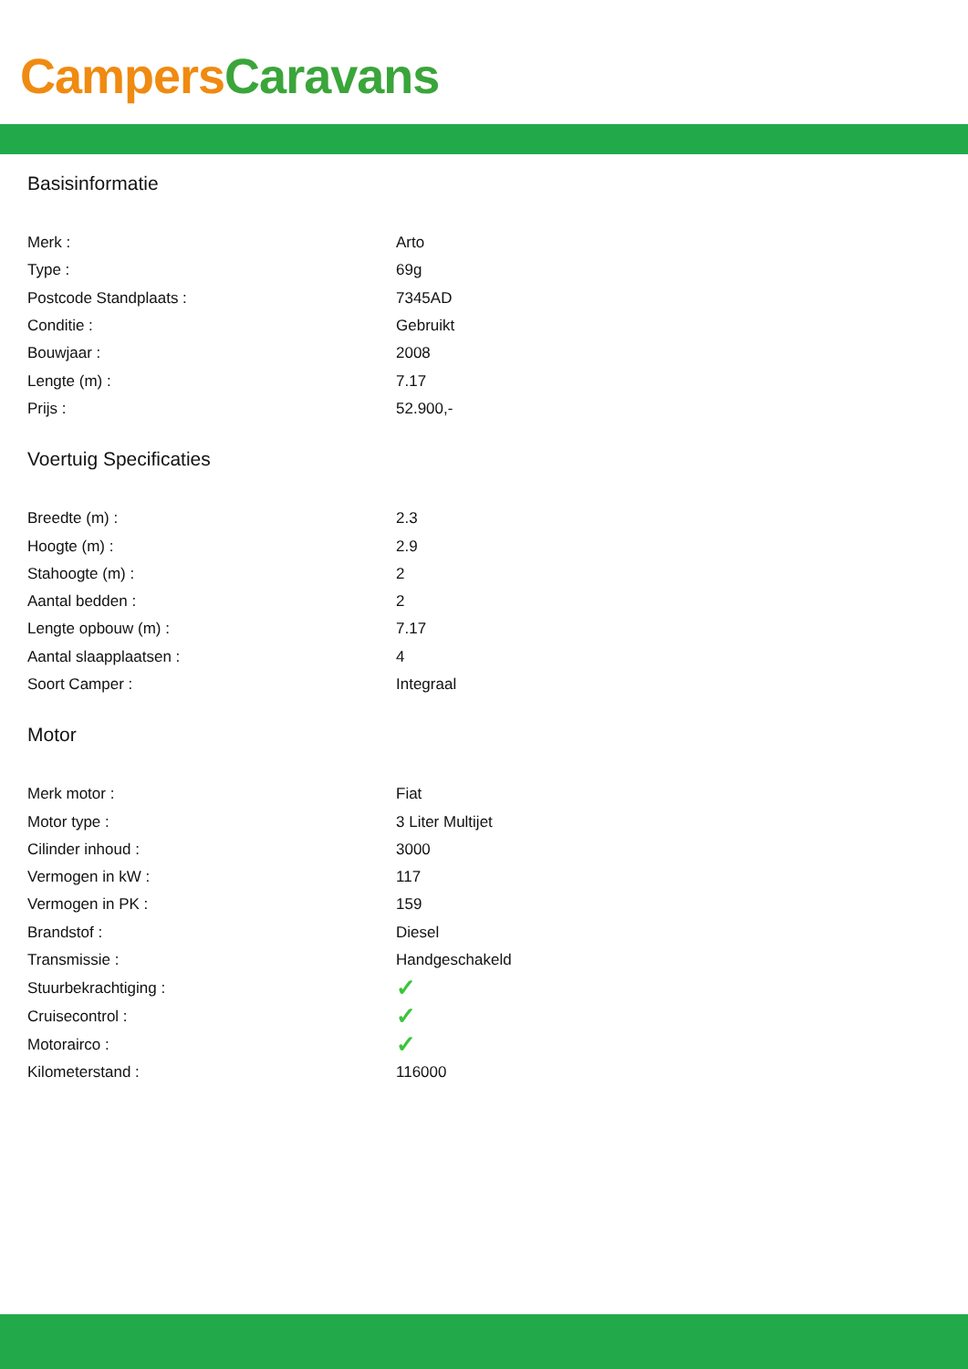Campers Caravans
Basisinformatie
| Merk : | Arto |
| Type : | 69g |
| Postcode Standplaats : | 7345AD |
| Conditie : | Gebruikt |
| Bouwjaar : | 2008 |
| Lengte (m) : | 7.17 |
| Prijs : | 52.900,- |
Voertuig Specificaties
| Breedte (m) : | 2.3 |
| Hoogte (m) : | 2.9 |
| Stahoogte (m) : | 2 |
| Aantal bedden : | 2 |
| Lengte opbouw (m) : | 7.17 |
| Aantal slaapplaatsen : | 4 |
| Soort Camper : | Integraal |
Motor
| Merk motor : | Fiat |
| Motor type : | 3 Liter Multijet |
| Cilinder inhoud : | 3000 |
| Vermogen in kW : | 117 |
| Vermogen in PK : | 159 |
| Brandstof : | Diesel |
| Transmissie : | Handgeschakeld |
| Stuurbekrachtiging : | ✓ |
| Cruisecontrol : | ✓ |
| Motorairco : | ✓ |
| Kilometerstand : | 116000 |